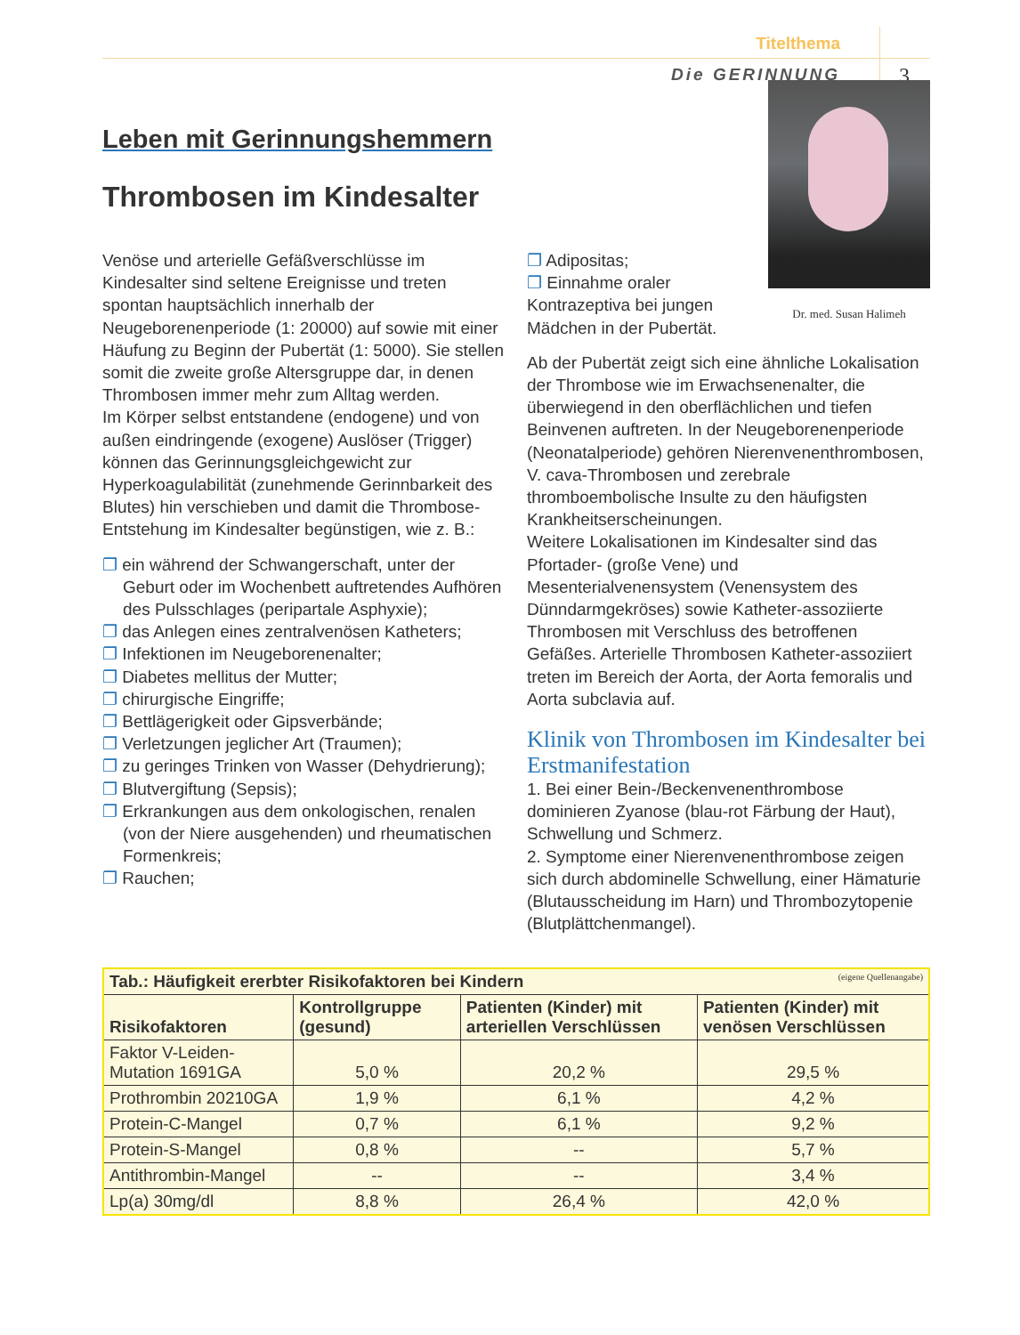Titelthema
Die GERINNUNG 3
Leben mit Gerinnungshemmern
Thrombosen im Kindesalter
Venöse und arterielle Gefäßverschlüsse im Kindesalter sind seltene Ereignisse und treten spontan hauptsächlich innerhalb der Neugeborenenperiode (1: 20000) auf sowie mit einer Häufung zu Beginn der Pubertät (1: 5000). Sie stellen somit die zweite große Altersgruppe dar, in denen Thrombosen immer mehr zum Alltag werden.
Im Körper selbst entstandene (endogene) und von außen eindringende (exogene) Auslöser (Trigger) können das Gerinnungsgleichgewicht zur Hyperkoagulabilität (zunehmende Gerinnbarkeit des Blutes) hin verschieben und damit die Thrombose-Entstehung im Kindesalter begünstigen, wie z. B.:
❐ ein während der Schwangerschaft, unter der Geburt oder im Wochenbett auftretendes Aufhören des Pulsschlages (peripartale Asphyxie);
❐ das Anlegen eines zentralvenösen Katheters;
❐ Infektionen im Neugeborenenalter;
❐ Diabetes mellitus der Mutter;
❐ chirurgische Eingriffe;
❐ Bettlägerigkeit oder Gipsverbände;
❐ Verletzungen jeglicher Art (Traumen);
❐ zu geringes Trinken von Wasser (Dehydrierung);
❐ Blutvergiftung (Sepsis);
❐ Erkrankungen aus dem onkologischen, renalen (von der Niere ausgehenden) und rheumatischen Formenkreis;
❐ Rauchen;
Dr. med. Susan Halimeh
❐ Adipositas;
❐ Einnahme oraler Kontrazeptiva bei jungen Mädchen in der Pubertät.
Ab der Pubertät zeigt sich eine ähnliche Lokalisation der Thrombose wie im Erwachsenenalter, die überwiegend in den oberflächlichen und tiefen Beinvenen auftreten. In der Neugeborenenperiode (Neonatalperiode) gehören Nierenvenenthrombosen, V. cava-Thrombosen und zerebrale thromboembolische Insulte zu den häufigsten Krankheitserscheinungen.
Weitere Lokalisationen im Kindesalter sind das Pfortader- (große Vene) und Mesenterialvenensystem (Venensystem des Dünndarmgekröses) sowie Katheter-assoziierte Thrombosen mit Verschluss des betroffenen Gefäßes. Arterielle Thrombosen Katheter-assoziiert treten im Bereich der Aorta, der Aorta femoralis und Aorta subclavia auf.
Klinik von Thrombosen im Kindesalter bei Erstmanifestation
1. Bei einer Bein-/Beckenvenenthrombose dominieren Zyanose (blau-rot Färbung der Haut), Schwellung und Schmerz.
2. Symptome einer Nierenvenenthrombose zeigen sich durch abdominelle Schwellung, einer Hämaturie (Blutausscheidung im Harn) und Thrombozytopenie (Blutplättchenmangel).
| Tab.: Häufigkeit ererbter Risikofaktoren bei Kindern (eigene Quellenangabe) | | | |
| --- | --- | --- | --- |
| Risikofaktoren | Kontrollgruppe (gesund) | Patienten (Kinder) mit arteriellen Verschlüssen | Patienten (Kinder) mit venösen Verschlüssen |
| Faktor V-Leiden-Mutation 1691GA | 5,0 % | 20,2 % | 29,5 % |
| Prothrombin 20210GA | 1,9 % | 6,1 % | 4,2 % |
| Protein-C-Mangel | 0,7 % | 6,1 % | 9,2 % |
| Protein-S-Mangel | 0,8 % | -- | 5,7 % |
| Antithrombin-Mangel | -- | -- | 3,4 % |
| Lp(a) 30mg/dl | 8,8 % | 26,4 % | 42,0 % |